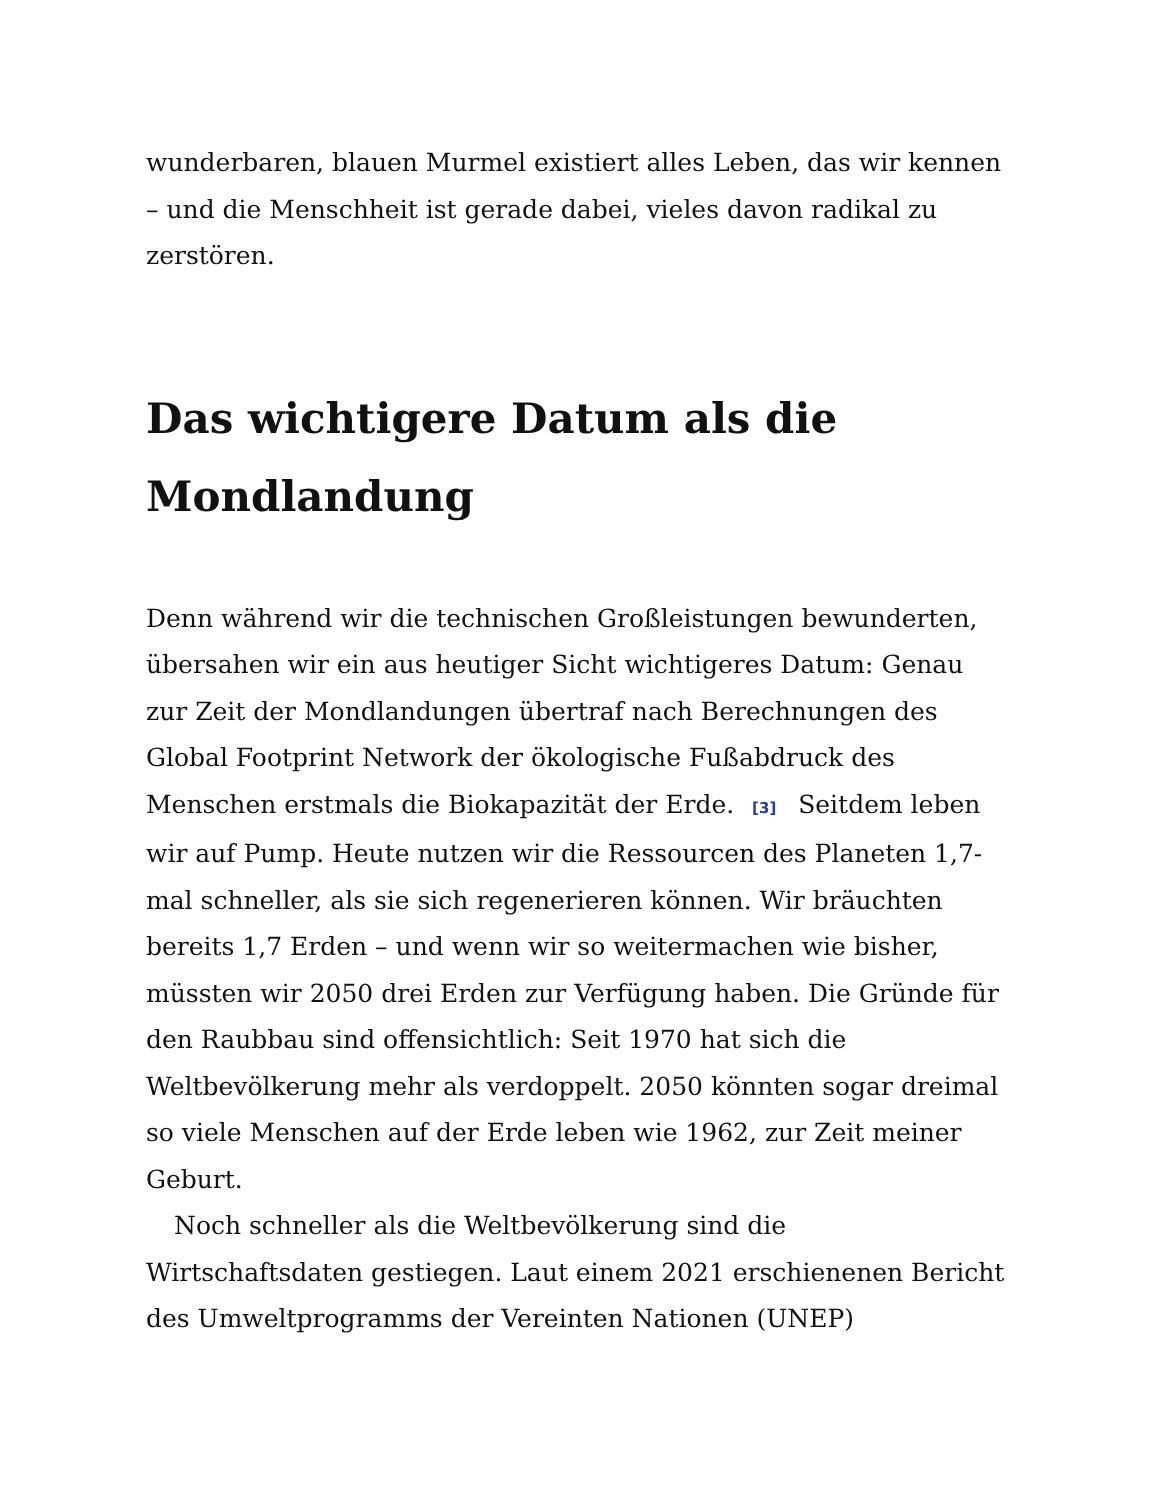wunderbaren, blauen Murmel existiert alles Leben, das wir kennen – und die Menschheit ist gerade dabei, vieles davon radikal zu zerstören.
Das wichtigere Datum als die Mondlandung
Denn während wir die technischen Großleistungen bewunderten, übersahen wir ein aus heutiger Sicht wichtigeres Datum: Genau zur Zeit der Mondlandungen übertraf nach Berechnungen des Global Footprint Network der ökologische Fußabdruck des Menschen erstmals die Biokapazität der Erde. <sup>[3]</sup> Seitdem leben wir auf Pump. Heute nutzen wir die Ressourcen des Planeten 1,7-mal schneller, als sie sich regenerieren können. Wir bräuchten bereits 1,7 Erden – und wenn wir so weitermachen wie bisher, müssten wir 2050 drei Erden zur Verfügung haben. Die Gründe für den Raubbau sind offensichtlich: Seit 1970 hat sich die Weltbevölkerung mehr als verdoppelt. 2050 könnten sogar dreimal so viele Menschen auf der Erde leben wie 1962, zur Zeit meiner Geburt.
Noch schneller als die Weltbevölkerung sind die Wirtschaftsdaten gestiegen. Laut einem 2021 erschienenen Bericht des Umweltprogramms der Vereinten Nationen (UNEP)